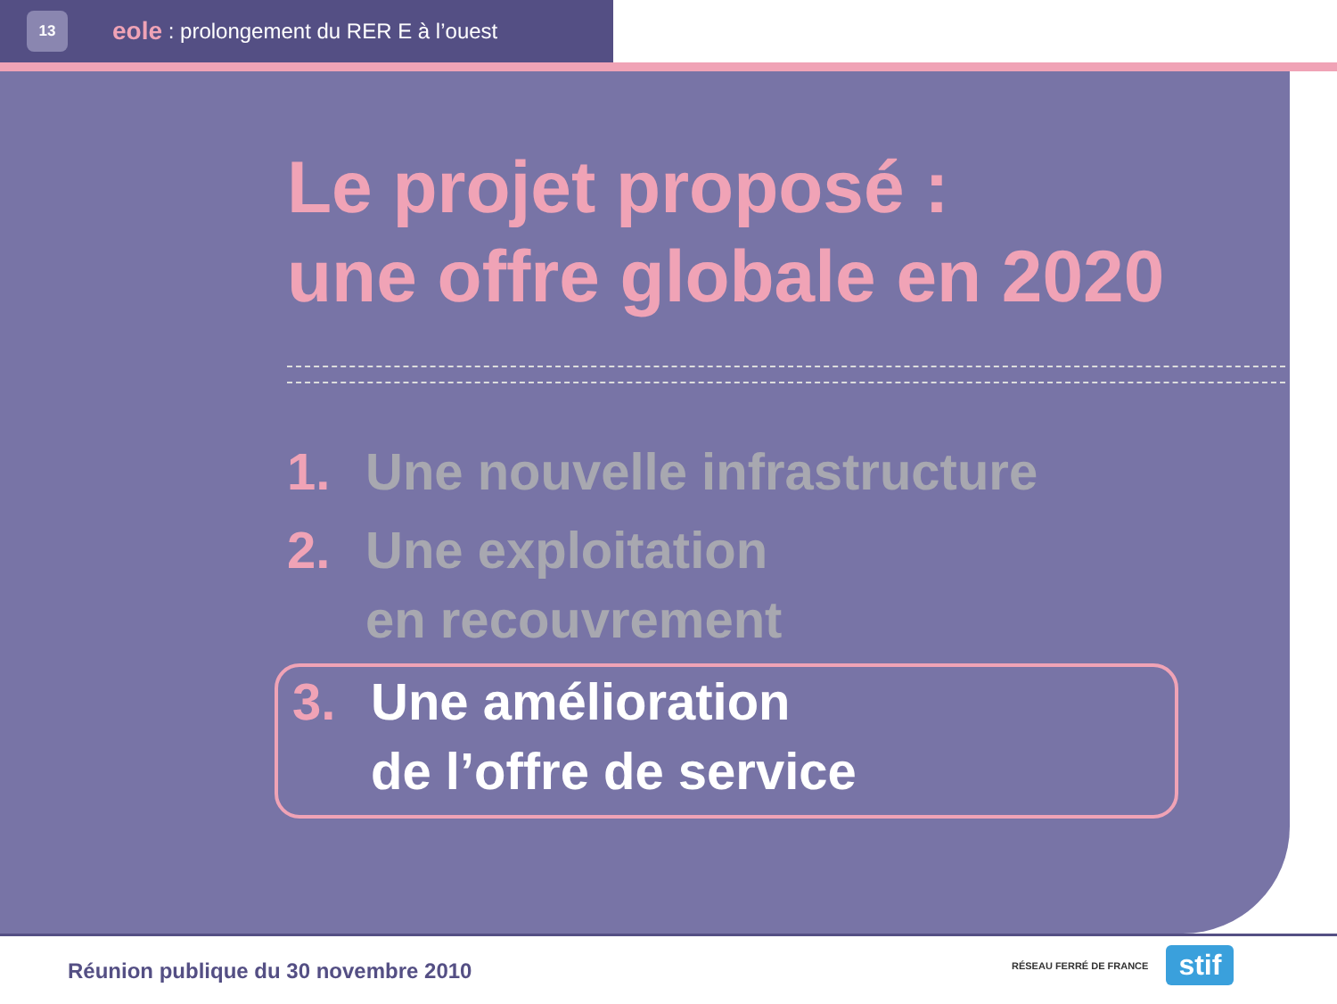13 eole : prolongement du RER E à l’ouest
Le projet proposé :
une offre globale en 2020
1. Une nouvelle infrastructure
2. Une exploitation
en recouvrement
3. Une amélioration
de l’offre de service
Réunion publique du 30 novembre 2010
RÉSEAU FERRÉ DE FRANCE stif